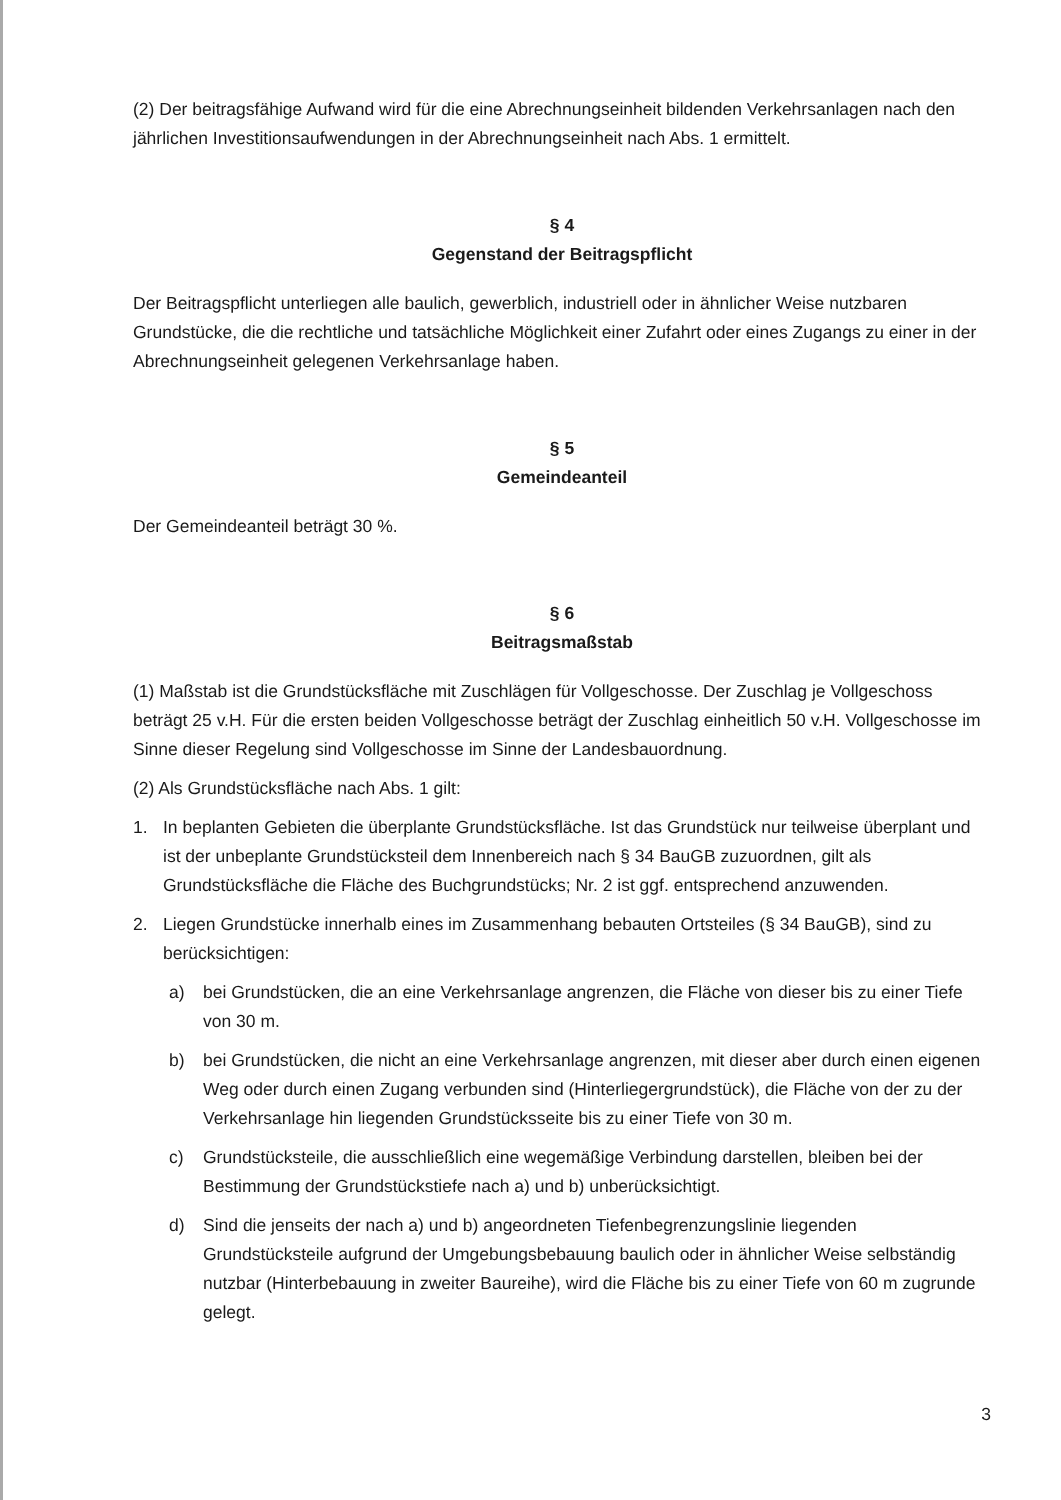(2) Der beitragsfähige Aufwand wird für die eine Abrechnungseinheit bildenden Verkehrsanlagen nach den jährlichen Investitionsaufwendungen in der Abrechnungseinheit nach Abs. 1 ermittelt.
§ 4
Gegenstand der Beitragspflicht
Der Beitragspflicht unterliegen alle baulich, gewerblich, industriell oder in ähnlicher Weise nutzbaren Grundstücke, die die rechtliche und tatsächliche Möglichkeit einer Zufahrt oder eines Zugangs zu einer in der Abrechnungseinheit gelegenen Verkehrsanlage haben.
§ 5
Gemeindeanteil
Der Gemeindeanteil beträgt 30 %.
§ 6
Beitragsmaßstab
(1) Maßstab ist die Grundstücksfläche mit Zuschlägen für Vollgeschosse. Der Zuschlag je Vollgeschoss beträgt 25 v.H. Für die ersten beiden Vollgeschosse beträgt der Zuschlag einheitlich 50 v.H. Vollgeschosse im Sinne dieser Regelung sind Vollgeschosse im Sinne der Landesbauordnung.
(2) Als Grundstücksfläche nach Abs. 1 gilt:
1. In beplanten Gebieten die überplante Grundstücksfläche. Ist das Grundstück nur teilweise überplant und ist der unbeplante Grundstücksteil dem Innenbereich nach § 34 BauGB zuzuordnen, gilt als Grundstücksfläche die Fläche des Buchgrundstücks; Nr. 2 ist ggf. entsprechend anzuwenden.
2. Liegen Grundstücke innerhalb eines im Zusammenhang bebauten Ortsteiles (§ 34 BauGB), sind zu berücksichtigen:
a) bei Grundstücken, die an eine Verkehrsanlage angrenzen, die Fläche von dieser bis zu einer Tiefe von 30 m.
b) bei Grundstücken, die nicht an eine Verkehrsanlage angrenzen, mit dieser aber durch einen eigenen Weg oder durch einen Zugang verbunden sind (Hinterliegergrundstück), die Fläche von der zu der Verkehrsanlage hin liegenden Grundstücksseite bis zu einer Tiefe von 30 m.
c) Grundstücksteile, die ausschließlich eine wegemäßige Verbindung darstellen, bleiben bei der Bestimmung der Grundstückstiefe nach a) und b) unberücksichtigt.
d) Sind die jenseits der nach a) und b) angeordneten Tiefenbegrenzungslinie liegenden Grundstücksteile aufgrund der Umgebungsbebauung baulich oder in ähnlicher Weise selbständig nutzbar (Hinterbebauung in zweiter Baureihe), wird die Fläche bis zu einer Tiefe von 60 m zugrunde gelegt.
3